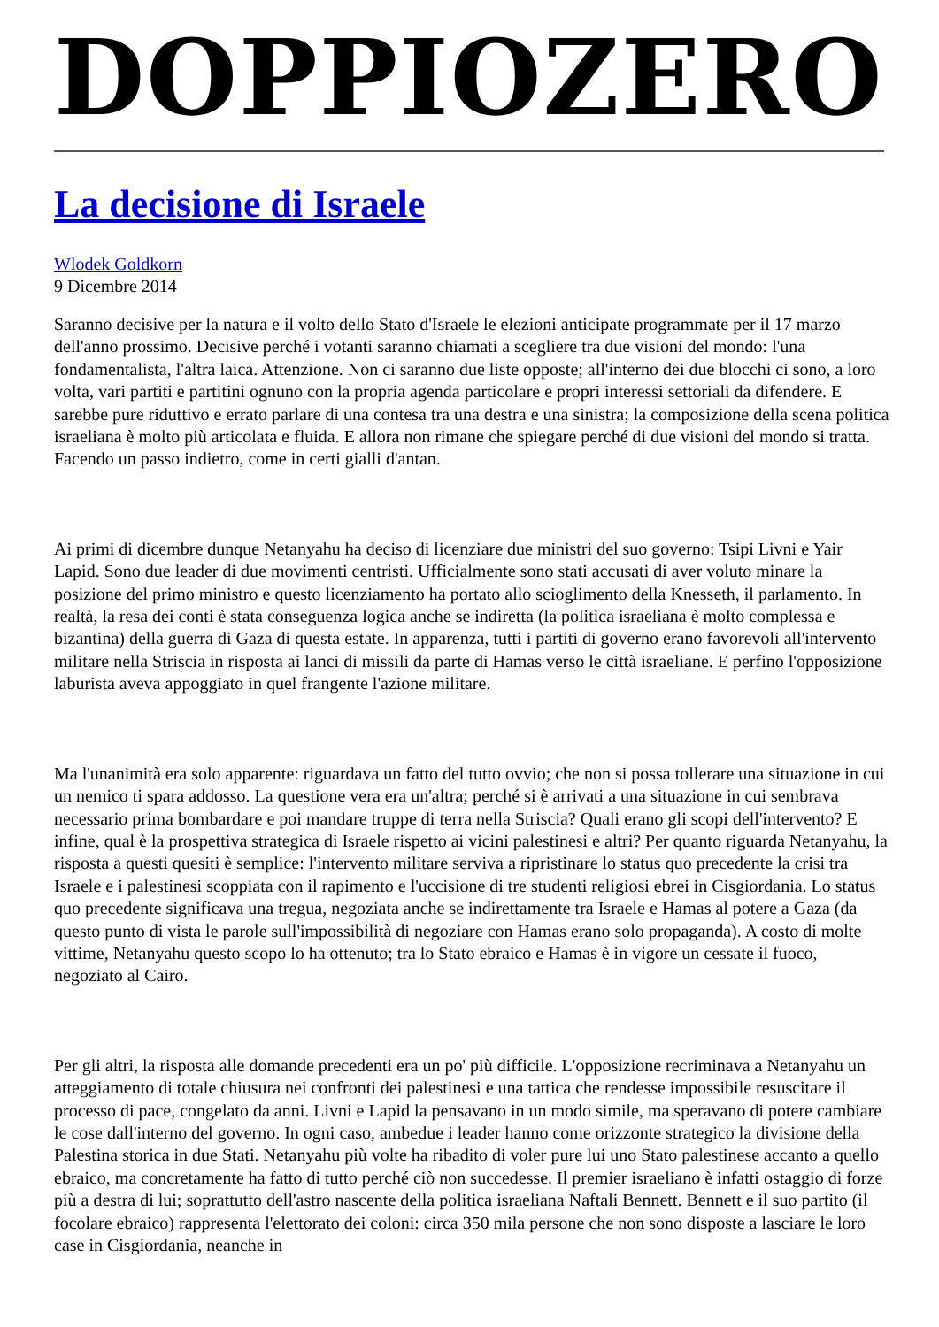DOPPIOZERO
La decisione di Israele
Wlodek Goldkorn
9 Dicembre 2014
Saranno decisive per la natura e il volto dello Stato d'Israele le elezioni anticipate programmate per il 17 marzo dell'anno prossimo. Decisive perché i votanti saranno chiamati a scegliere tra due visioni del mondo: l'una fondamentalista, l'altra laica. Attenzione. Non ci saranno due liste opposte; all'interno dei due blocchi ci sono, a loro volta, vari partiti e partitini ognuno con la propria agenda particolare e propri interessi settoriali da difendere. E sarebbe pure riduttivo e errato parlare di una contesa tra una destra e una sinistra; la composizione della scena politica israeliana è molto più articolata e fluida. E allora non rimane che spiegare perché di due visioni del mondo si tratta. Facendo un passo indietro, come in certi gialli d'antan.
Ai primi di dicembre dunque Netanyahu ha deciso di licenziare due ministri del suo governo: Tsipi Livni e Yair Lapid. Sono due leader di due movimenti centristi. Ufficialmente sono stati accusati di aver voluto minare la posizione del primo ministro e questo licenziamento ha portato allo scioglimento della Knesseth, il parlamento. In realtà, la resa dei conti è stata conseguenza logica anche se indiretta (la politica israeliana è molto complessa e bizantina) della guerra di Gaza di questa estate. In apparenza, tutti i partiti di governo erano favorevoli all'intervento militare nella Striscia in risposta ai lanci di missili da parte di Hamas verso le città israeliane. E perfino l'opposizione laburista aveva appoggiato in quel frangente l'azione militare.
Ma l'unanimità era solo apparente: riguardava un fatto del tutto ovvio; che non si possa tollerare una situazione in cui un nemico ti spara addosso. La questione vera era un'altra; perché si è arrivati a una situazione in cui sembrava necessario prima bombardare e poi mandare truppe di terra nella Striscia? Quali erano gli scopi dell'intervento? E infine, qual è la prospettiva strategica di Israele rispetto ai vicini palestinesi e altri? Per quanto riguarda Netanyahu, la risposta a questi quesiti è semplice: l'intervento militare serviva a ripristinare lo status quo precedente la crisi tra Israele e i palestinesi scoppiata con il rapimento e l'uccisione di tre studenti religiosi ebrei in Cisgiordania. Lo status quo precedente significava una tregua, negoziata anche se indirettamente tra Israele e Hamas al potere a Gaza (da questo punto di vista le parole sull'impossibilità di negoziare con Hamas erano solo propaganda). A costo di molte vittime, Netanyahu questo scopo lo ha ottenuto; tra lo Stato ebraico e Hamas è in vigore un cessate il fuoco, negoziato al Cairo.
Per gli altri, la risposta alle domande precedenti era un po' più difficile. L'opposizione recriminava a Netanyahu un atteggiamento di totale chiusura nei confronti dei palestinesi e una tattica che rendesse impossibile resuscitare il processo di pace, congelato da anni. Livni e Lapid la pensavano in un modo simile, ma speravano di potere cambiare le cose dall'interno del governo. In ogni caso, ambedue i leader hanno come orizzonte strategico la divisione della Palestina storica in due Stati. Netanyahu più volte ha ribadito di voler pure lui uno Stato palestinese accanto a quello ebraico, ma concretamente ha fatto di tutto perché ciò non succedesse. Il premier israeliano è infatti ostaggio di forze più a destra di lui; soprattutto dell'astro nascente della politica israeliana Naftali Bennett. Bennett e il suo partito (il focolare ebraico) rappresenta l'elettorato dei coloni: circa 350 mila persone che non sono disposte a lasciare le loro case in Cisgiordania, neanche in